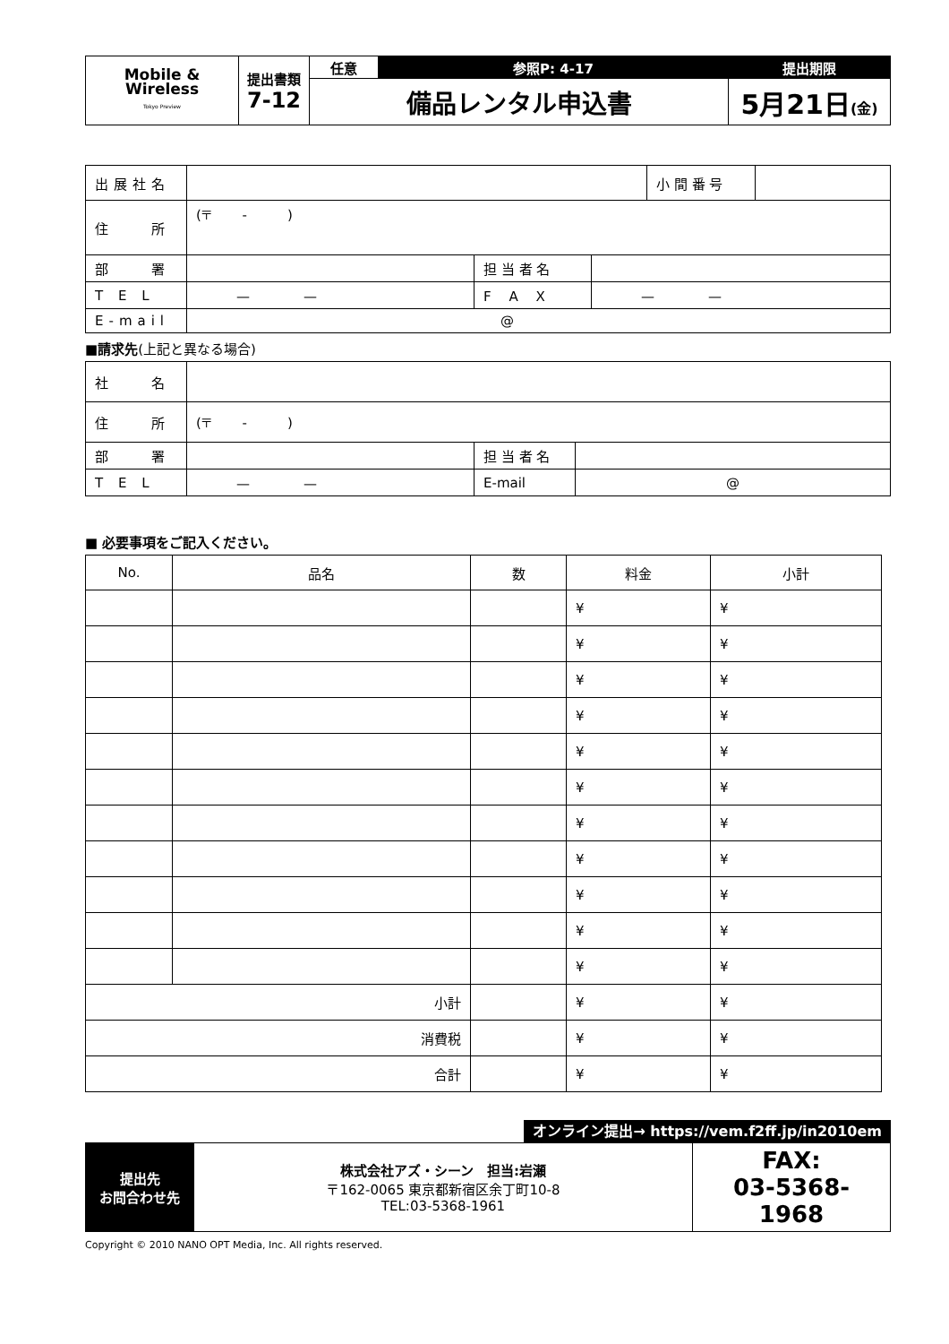| Mobile & Wireless Tokyo Preview | 提出書類 7-12 | 任意 | 参照P: 4-17 | 提出期限 |
| | | 備品レンタル申込書 | | 5月21日 (金) |
| 出展社名 | | | | 小 間 番 号 | |
| 住 所 | (〒 - ) | | | | |
| 部 署 | | 担 当 者 名 | | | |
| T E L | — — | F A X | — — | | |
| E-mail | @ | | | | |
■請求先(上記と異なる場合)
| 社 名 | | | |
| 住 所 | (〒 - ) | | |
| 部 署 | | 担 当 者 名 | |
| T E L | — — | E-mail | @ |
■ 必要事項をご記入ください。
| No. | 品名 | 数 | 料金 | 小計 |
| --- | --- | --- | --- | --- |
| | | | ¥ | ¥ |
| | | | ¥ | ¥ |
| | | | ¥ | ¥ |
| | | | ¥ | ¥ |
| | | | ¥ | ¥ |
| | | | ¥ | ¥ |
| | | | ¥ | ¥ |
| | | | ¥ | ¥ |
| | | | ¥ | ¥ |
| | | | ¥ | ¥ |
| | | | ¥ | ¥ |
| 小計 | | | ¥ | ¥ |
| 消費税 | | | ¥ | ¥ |
| 合計 | | | ¥ | ¥ |
オンライン提出→ https://vem.f2ff.jp/in2010em
| 提出先 お問合わせ先 | 株式会社アズ・シーン 担当:岩瀬 〒162-0065 東京都新宿区余丁町10-8 TEL:03-5368-1961 | FAX: 03-5368-1968 |
Copyright © 2010 NANO OPT Media, Inc. All rights reserved.